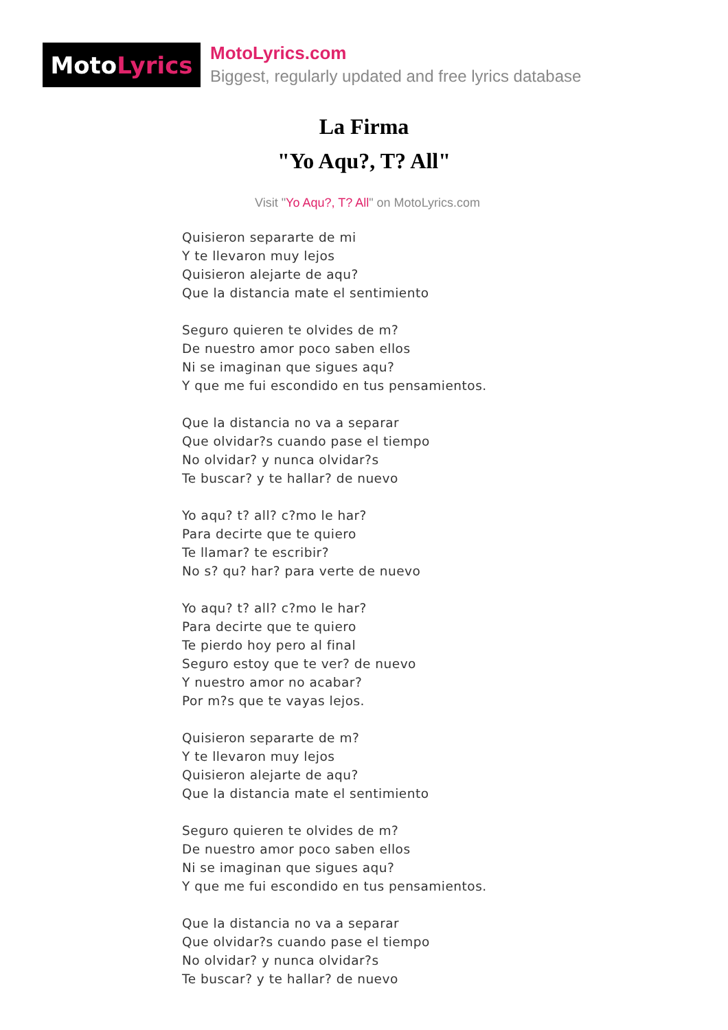Moto Lyrics
MotoLyrics.com
Biggest, regularly updated and free lyrics database
La Firma
"Yo Aqu?, T? All"
Visit "Yo Aqu?, T? All" on MotoLyrics.com
Quisieron separarte de mi
Y te llevaron muy lejos
Quisieron alejarte de aqu?
Que la distancia mate el sentimiento
Seguro quieren te olvides de m?
De nuestro amor poco saben ellos
Ni se imaginan que sigues aqu?
Y que me fui escondido en tus pensamientos.
Que la distancia no va a separar
Que olvidar?s cuando pase el tiempo
No olvidar? y nunca olvidar?s
Te buscar? y te hallar? de nuevo
Yo aqu? t? all? c?mo le har?
Para decirte que te quiero
Te llamar? te escribir?
No s? qu? har? para verte de nuevo
Yo aqu? t? all? c?mo le har?
Para decirte que te quiero
Te pierdo hoy pero al final
Seguro estoy que te ver? de nuevo
Y nuestro amor no acabar?
Por m?s que te vayas lejos.
Quisieron separarte de m?
Y te llevaron muy lejos
Quisieron alejarte de aqu?
Que la distancia mate el sentimiento
Seguro quieren te olvides de m?
De nuestro amor poco saben ellos
Ni se imaginan que sigues aqu?
Y que me fui escondido en tus pensamientos.
Que la distancia no va a separar
Que olvidar?s cuando pase el tiempo
No olvidar? y nunca olvidar?s
Te buscar? y te hallar? de nuevo